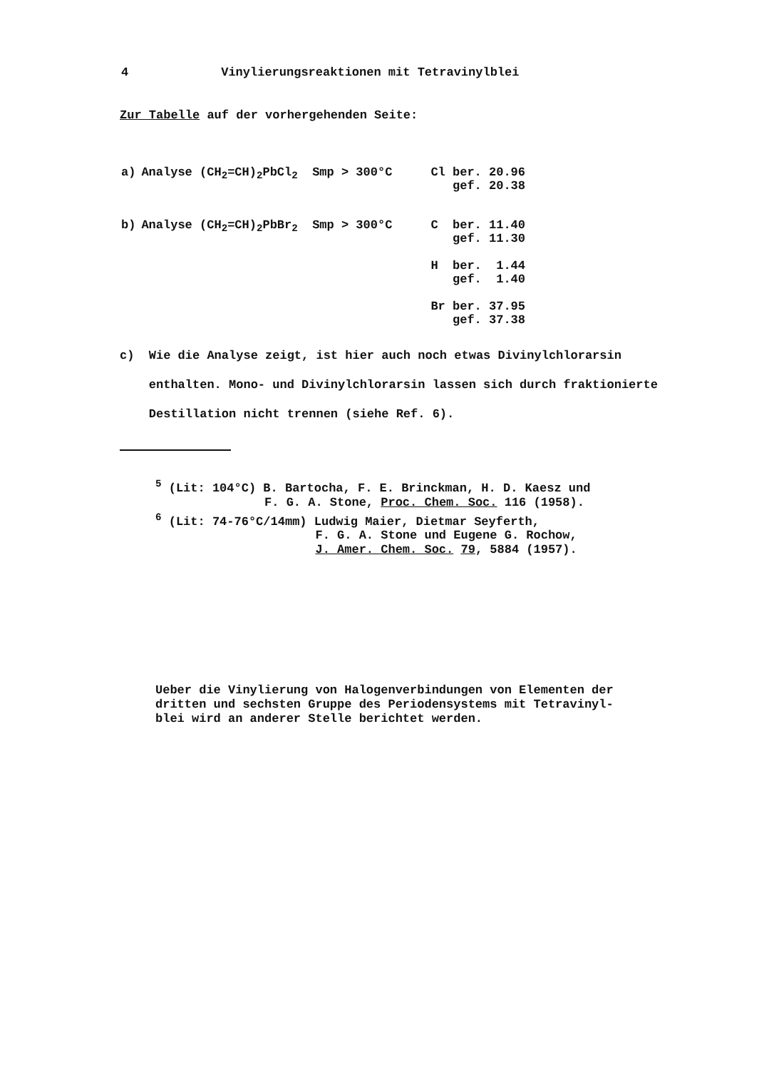4 Vinylierungsreaktionen mit Tetravinylblei
Zur Tabelle auf der vorhergehenden Seite:
| a) | Analyse (CH<sub>2</sub>=CH)<sub>2</sub>PbCl<sub>2</sub> Smp > 300°C | Cl ber. 20.96 gef. 20.38 |
| b) | Analyse (CH<sub>2</sub>=CH)<sub>2</sub>PbBr<sub>2</sub> Smp > 300°C | C ber. 11.40 gef. 11.30 H ber. 1.44 gef. 1.40 Br ber. 37.95 gef. 37.38 |
c) Wie die Analyse zeigt, ist hier auch noch etwas Divinylchlorarsin
enthalten. Mono- und Divinylchlorarsin lassen sich durch fraktionierte
Destillation nicht trennen (siehe Ref. 6).
<sup>5</sup> (Lit: 104°C) B. Bartocha, F. E. Brinckman, H. D. Kaesz und
F. G. A. Stone, Proc. Chem. Soc. 116 (1958).
<sup>6</sup> (Lit: 74-76°C/14mm) Ludwig Maier, Dietmar Seyferth,
F. G. A. Stone und Eugene G. Rochow,
J. Amer. Chem. Soc. 79, 5884 (1957).
Ueber die Vinylierung von Halogenverbindungen von Elementen der
dritten und sechsten Gruppe des Periodensystems mit Tetravinyl-
blei wird an anderer Stelle berichtet werden.